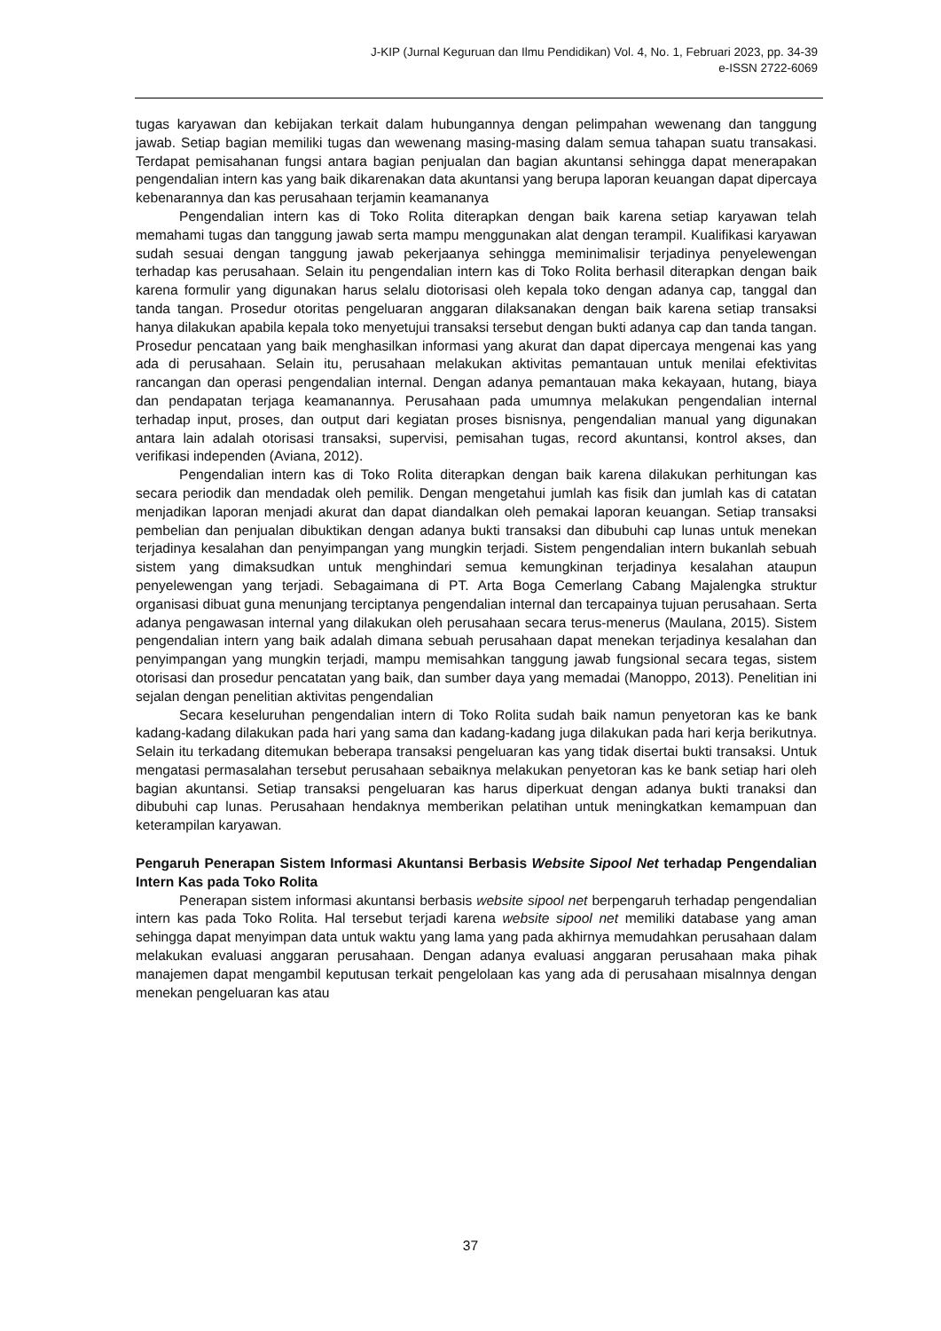J-KIP (Jurnal Keguruan dan Ilmu Pendidikan) Vol. 4, No. 1, Februari 2023, pp. 34-39
e-ISSN 2722-6069
tugas karyawan dan kebijakan terkait dalam hubungannya dengan pelimpahan wewenang dan tanggung jawab. Setiap bagian memiliki tugas dan wewenang masing-masing dalam semua tahapan suatu transakasi. Terdapat pemisahanan fungsi antara bagian penjualan dan bagian akuntansi sehingga dapat menerapakan pengendalian intern kas yang baik dikarenakan data akuntansi yang berupa laporan keuangan dapat dipercaya kebenarannya dan kas perusahaan terjamin keamananya
Pengendalian intern kas di Toko Rolita diterapkan dengan baik karena setiap karyawan telah memahami tugas dan tanggung jawab serta mampu menggunakan alat dengan terampil. Kualifikasi karyawan sudah sesuai dengan tanggung jawab pekerjaanya sehingga meminimalisir terjadinya penyelewengan terhadap kas perusahaan. Selain itu pengendalian intern kas di Toko Rolita berhasil diterapkan dengan baik karena formulir yang digunakan harus selalu diotorisasi oleh kepala toko dengan adanya cap, tanggal dan tanda tangan. Prosedur otoritas pengeluaran anggaran dilaksanakan dengan baik karena setiap transaksi hanya dilakukan apabila kepala toko menyetujui transaksi tersebut dengan bukti adanya cap dan tanda tangan. Prosedur pencataan yang baik menghasilkan informasi yang akurat dan dapat dipercaya mengenai kas yang ada di perusahaan. Selain itu, perusahaan melakukan aktivitas pemantauan untuk menilai efektivitas rancangan dan operasi pengendalian internal. Dengan adanya pemantauan maka kekayaan, hutang, biaya dan pendapatan terjaga keamanannya. Perusahaan pada umumnya melakukan pengendalian internal terhadap input, proses, dan output dari kegiatan proses bisnisnya, pengendalian manual yang digunakan antara lain adalah otorisasi transaksi, supervisi, pemisahan tugas, record akuntansi, kontrol akses, dan verifikasi independen (Aviana, 2012).
Pengendalian intern kas di Toko Rolita diterapkan dengan baik karena dilakukan perhitungan kas secara periodik dan mendadak oleh pemilik. Dengan mengetahui jumlah kas fisik dan jumlah kas di catatan menjadikan laporan menjadi akurat dan dapat diandalkan oleh pemakai laporan keuangan. Setiap transaksi pembelian dan penjualan dibuktikan dengan adanya bukti transaksi dan dibubuhi cap lunas untuk menekan terjadinya kesalahan dan penyimpangan yang mungkin terjadi. Sistem pengendalian intern bukanlah sebuah sistem yang dimaksudkan untuk menghindari semua kemungkinan terjadinya kesalahan ataupun penyelewengan yang terjadi. Sebagaimana di PT. Arta Boga Cemerlang Cabang Majalengka struktur organisasi dibuat guna menunjang terciptanya pengendalian internal dan tercapainya tujuan perusahaan. Serta adanya pengawasan internal yang dilakukan oleh perusahaan secara terus-menerus (Maulana, 2015). Sistem pengendalian intern yang baik adalah dimana sebuah perusahaan dapat menekan terjadinya kesalahan dan penyimpangan yang mungkin terjadi, mampu memisahkan tanggung jawab fungsional secara tegas, sistem otorisasi dan prosedur pencatatan yang baik, dan sumber daya yang memadai (Manoppo, 2013). Penelitian ini sejalan dengan penelitian aktivitas pengendalian
Secara keseluruhan pengendalian intern di Toko Rolita sudah baik namun penyetoran kas ke bank kadang-kadang dilakukan pada hari yang sama dan kadang-kadang juga dilakukan pada hari kerja berikutnya. Selain itu terkadang ditemukan beberapa transaksi pengeluaran kas yang tidak disertai bukti transaksi. Untuk mengatasi permasalahan tersebut perusahaan sebaiknya melakukan penyetoran kas ke bank setiap hari oleh bagian akuntansi. Setiap transaksi pengeluaran kas harus diperkuat dengan adanya bukti tranaksi dan dibubuhi cap lunas. Perusahaan hendaknya memberikan pelatihan untuk meningkatkan kemampuan dan keterampilan karyawan.
Pengaruh Penerapan Sistem Informasi Akuntansi Berbasis Website Sipool Net terhadap Pengendalian Intern Kas pada Toko Rolita
Penerapan sistem informasi akuntansi berbasis website sipool net berpengaruh terhadap pengendalian intern kas pada Toko Rolita. Hal tersebut terjadi karena website sipool net memiliki database yang aman sehingga dapat menyimpan data untuk waktu yang lama yang pada akhirnya memudahkan perusahaan dalam melakukan evaluasi anggaran perusahaan. Dengan adanya evaluasi anggaran perusahaan maka pihak manajemen dapat mengambil keputusan terkait pengelolaan kas yang ada di perusahaan misalnnya dengan menekan pengeluaran kas atau
37